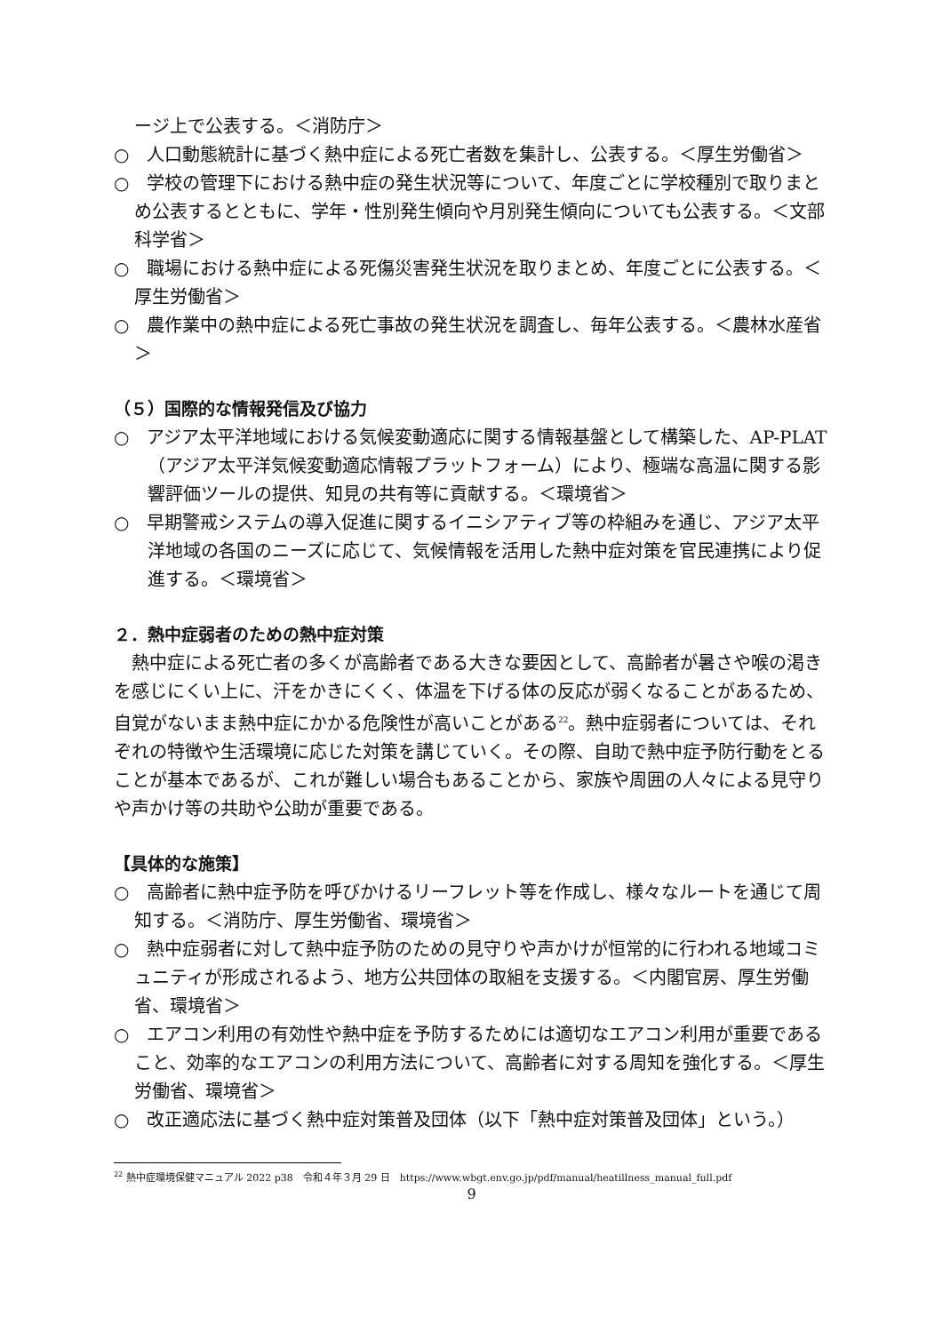ージ上で公表する。＜消防庁＞
○　人口動態統計に基づく熱中症による死亡者数を集計し、公表する。＜厚生労働省＞
○　学校の管理下における熱中症の発生状況等について、年度ごとに学校種別で取りまとめ公表するとともに、学年・性別発生傾向や月別発生傾向についても公表する。＜文部科学省＞
○　職場における熱中症による死傷災害発生状況を取りまとめ、年度ごとに公表する。＜厚生労働省＞
○　農作業中の熱中症による死亡事故の発生状況を調査し、毎年公表する。＜農林水産省＞
（５）国際的な情報発信及び協力
○　アジア太平洋地域における気候変動適応に関する情報基盤として構築した、AP-PLAT（アジア太平洋気候変動適応情報プラットフォーム）により、極端な高温に関する影響評価ツールの提供、知見の共有等に貢献する。＜環境省＞
○　早期警戒システムの導入促進に関するイニシアティブ等の枠組みを通じ、アジア太平洋地域の各国のニーズに応じて、気候情報を活用した熱中症対策を官民連携により促進する。＜環境省＞
２．熱中症弱者のための熱中症対策
熱中症による死亡者の多くが高齢者である大きな要因として、高齢者が暑さや喉の渇きを感じにくい上に、汗をかきにくく、体温を下げる体の反応が弱くなることがあるため、自覚がないまま熱中症にかかる危険性が高いことがある<sup>22</sup>。熱中症弱者については、それぞれの特徴や生活環境に応じた対策を講じていく。その際、自助で熱中症予防行動をとることが基本であるが、これが難しい場合もあることから、家族や周囲の人々による見守りや声かけ等の共助や公助が重要である。
【具体的な施策】
○　高齢者に熱中症予防を呼びかけるリーフレット等を作成し、様々なルートを通じて周知する。＜消防庁、厚生労働省、環境省＞
○　熱中症弱者に対して熱中症予防のための見守りや声かけが恒常的に行われる地域コミュニティが形成されるよう、地方公共団体の取組を支援する。＜内閣官房、厚生労働省、環境省＞
○　エアコン利用の有効性や熱中症を予防するためには適切なエアコン利用が重要であること、効率的なエアコンの利用方法について、高齢者に対する周知を強化する。＜厚生労働省、環境省＞
○　改正適応法に基づく熱中症対策普及団体（以下「熱中症対策普及団体」という。）
<sup>22</sup> 熱中症環境保健マニュアル 2022 p38　令和４年３月 29 日　https://www.wbgt.env.go.jp/pdf/manual/heatillness_manual_full.pdf
9